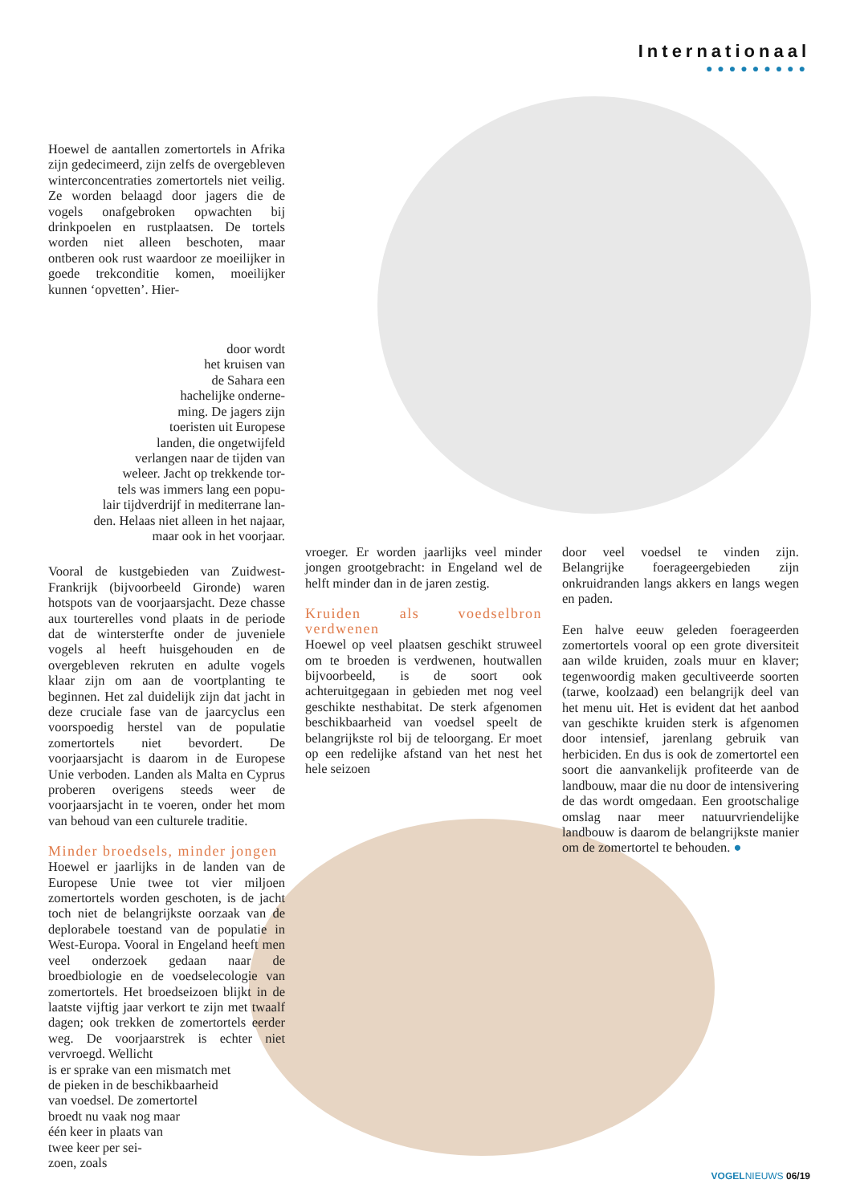Internationaal
●●●●●●●●●
Hoewel de aantallen zomertortels in Afrika zijn gedecimeerd, zijn zelfs de overgebleven winterconcentraties zomertortels niet veilig. Ze worden belaagd door jagers die de vogels onafgebroken opwachten bij drinkpoelen en rustplaatsen. De tortels worden niet alleen beschoten, maar ontberen ook rust waardoor ze moeilijker in goede trekconditie komen, moeilijker kunnen ‘opvetten’. Hier-
door wordt
het kruisen van
de Sahara een
hachelijke onderne-
ming. De jagers zijn
toeristen uit Europese
landen, die ongetwijfeld
verlangen naar de tijden van
weleer. Jacht op trekkende tor-
tels was immers lang een popu-
lair tijdverdrijf in mediterrane lan-
den. Helaas niet alleen in het najaar,
maar ook in het voorjaar.
Vooral de kustgebieden van Zuidwest-Frankrijk (bijvoorbeeld Gironde) waren hotspots van de voorjaarsjacht. Deze chasse aux tourterelles vond plaats in de periode dat de wintersterfte onder de juveniele vogels al heeft huisgehouden en de overgebleven rekruten en adulte vogels klaar zijn om aan de voortplanting te beginnen. Het zal duidelijk zijn dat jacht in deze cruciale fase van de jaarcyclus een voorspoedig herstel van de populatie zomertortels niet bevordert. De voorjaarsjacht is daarom in de Europese Unie verboden. Landen als Malta en Cyprus proberen overigens steeds weer de voorjaarsjacht in te voeren, onder het mom van behoud van een culturele traditie.
Minder broedsels, minder jongen
Hoewel er jaarlijks in de landen van de Europese Unie twee tot vier miljoen zomertortels worden geschoten, is de jacht toch niet de belangrijkste oorzaak van de deplorabele toestand van de populatie in West-Europa. Vooral in Engeland heeft men veel onderzoek gedaan naar de broedbiologie en de voedselecologie van zomertortels. Het broedseizoen blijkt in de laatste vijftig jaar verkort te zijn met twaalf dagen; ook trekken de zomertortels eerder weg. De voorjaarstrek is echter niet vervroegd. Wellicht
is er sprake van een mismatch met
de pieken in de beschikbaarheid
van voedsel. De zomertortel
broedt nu vaak nog maar
één keer in plaats van
twee keer per sei-
zoen, zoals
vroeger. Er worden jaarlijks veel minder jongen grootgebracht: in Engeland wel de helft minder dan in de jaren zestig.
Kruiden als voedselbron verdwenen
Hoewel op veel plaatsen geschikt struweel om te broeden is verdwenen, houtwallen bijvoorbeeld, is de soort ook achteruitgegaan in gebieden met nog veel geschikte nesthabitat. De sterk afgenomen beschikbaarheid van voedsel speelt de belangrijkste rol bij de teloorgang. Er moet op een redelijke afstand van het nest het hele seizoen
door veel voedsel te vinden zijn. Belangrijke foerageergebieden zijn onkruidranden langs akkers en langs wegen en paden.
Een halve eeuw geleden foerageerden zomertortels vooral op een grote diversiteit aan wilde kruiden, zoals muur en klaver; tegenwoordig maken gecultiveerde soorten (tarwe, koolzaad) een belangrijk deel van het menu uit. Het is evident dat het aanbod van geschikte kruiden sterk is afgenomen door intensief, jarenlang gebruik van herbiciden. En dus is ook de zomertortel een soort die aanvankelijk profiteerde van de landbouw, maar die nu door de intensivering de das wordt omgedaan. Een grootschalige omslag naar meer natuurvriendelijke landbouw is daarom de belangrijkste manier om de zomertortel te behouden. ●
VOGELNIEUWS 06/19